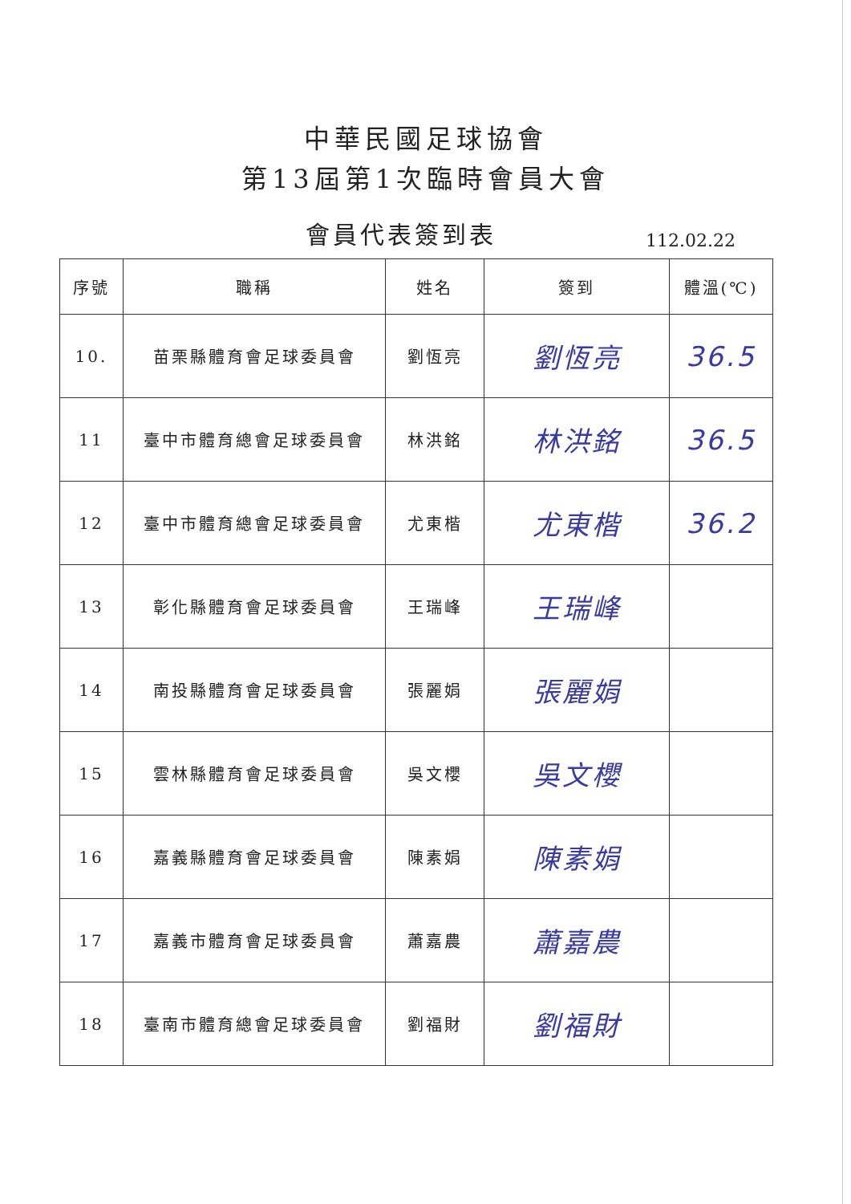中華民國足球協會
第13屆第1次臨時會員大會
會員代表簽到表
112.02.22
| 序號 | 職稱 | 姓名 | 簽到 | 體溫(℃) |
| --- | --- | --- | --- | --- |
| 10. | 苗栗縣體育會足球委員會 | 劉恆亮 | 劉恆亮 | 36.5 |
| 11 | 臺中市體育總會足球委員會 | 林洪銘 | 林洪銘 | 36.5 |
| 12 | 臺中市體育總會足球委員會 | 尤東楷 | 尤東楷 | 36.2 |
| 13 | 彰化縣體育會足球委員會 | 王瑞峰 | 王瑞峰 | |
| 14 | 南投縣體育會足球委員會 | 張麗娟 | 張麗娟 | |
| 15 | 雲林縣體育會足球委員會 | 吳文櫻 | 吳文櫻 | |
| 16 | 嘉義縣體育會足球委員會 | 陳素娟 | 陳素娟 | |
| 17 | 嘉義市體育會足球委員會 | 蕭嘉農 | 蕭嘉農 | |
| 18 | 臺南市體育總會足球委員會 | 劉福財 | 劉福財 | |